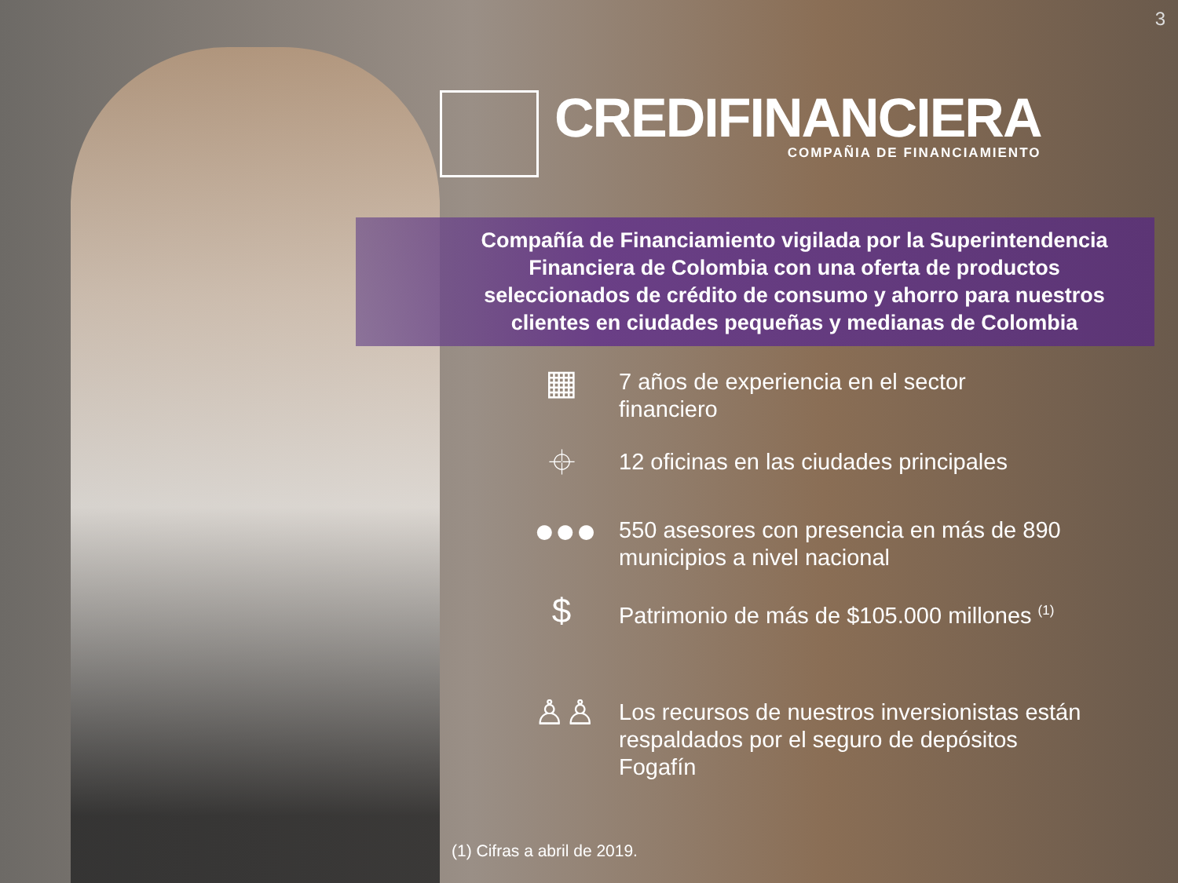3
CREDIFINANCIERA
COMPAÑIA DE FINANCIAMIENTO
Compañía de Financiamiento vigilada por la Superintendencia Financiera de Colombia con una oferta de productos seleccionados de crédito de consumo y ahorro para nuestros clientes en ciudades pequeñas y medianas de Colombia
▦
7 años de experiencia en el sector
financiero
⌖
12 oficinas en las ciudades principales
●●●
550 asesores con presencia en más de 890
municipios a nivel nacional
$
Patrimonio de más de $105.000 millones <sup>(1)</sup>
♙♙
Los recursos de nuestros inversionistas están
respaldados por el seguro de depósitos
Fogafín
(1) Cifras a abril de 2019.